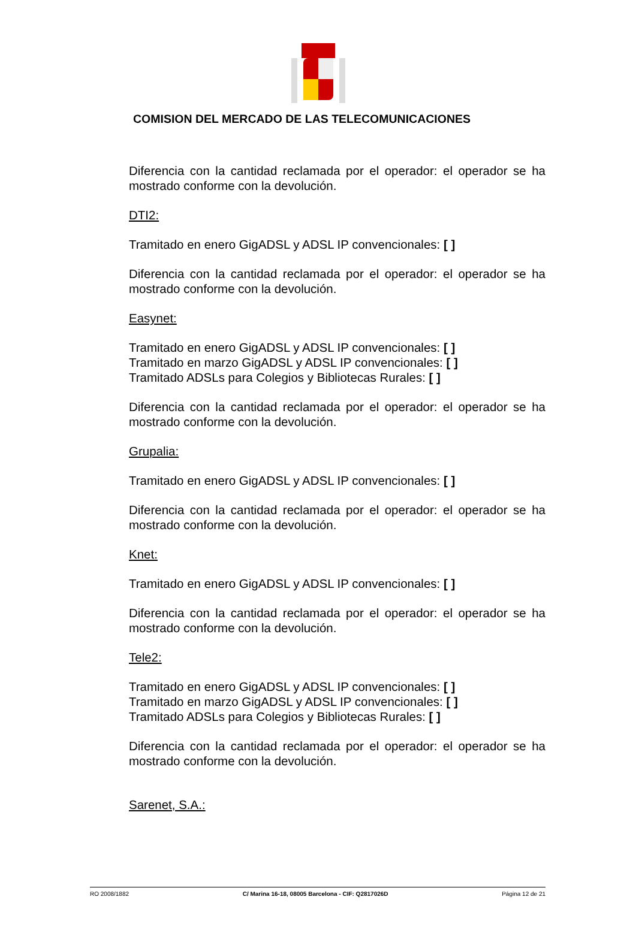COMISION DEL MERCADO DE LAS TELECOMUNICACIONES
Diferencia con la cantidad reclamada por el operador: el operador se ha mostrado conforme con la devolución.
DTI2:
Tramitado en enero GigADSL y ADSL IP convencionales: [ ]
Diferencia con la cantidad reclamada por el operador: el operador se ha mostrado conforme con la devolución.
Easynet:
Tramitado en enero GigADSL y ADSL IP convencionales: [ ]
Tramitado en marzo GigADSL y ADSL IP convencionales: [ ]
Tramitado ADSLs para Colegios y Bibliotecas Rurales: [ ]
Diferencia con la cantidad reclamada por el operador: el operador se ha mostrado conforme con la devolución.
Grupalia:
Tramitado en enero GigADSL y ADSL IP convencionales: [ ]
Diferencia con la cantidad reclamada por el operador: el operador se ha mostrado conforme con la devolución.
Knet:
Tramitado en enero GigADSL y ADSL IP convencionales: [ ]
Diferencia con la cantidad reclamada por el operador: el operador se ha mostrado conforme con la devolución.
Tele2:
Tramitado en enero GigADSL y ADSL IP convencionales: [ ]
Tramitado en marzo GigADSL y ADSL IP convencionales: [ ]
Tramitado ADSLs para Colegios y Bibliotecas Rurales: [ ]
Diferencia con la cantidad reclamada por el operador: el operador se ha mostrado conforme con la devolución.
Sarenet, S.A.:
RO 2008/1882 C/ Marina 16-18, 08005 Barcelona - CIF: Q2817026D Página 12 de 21